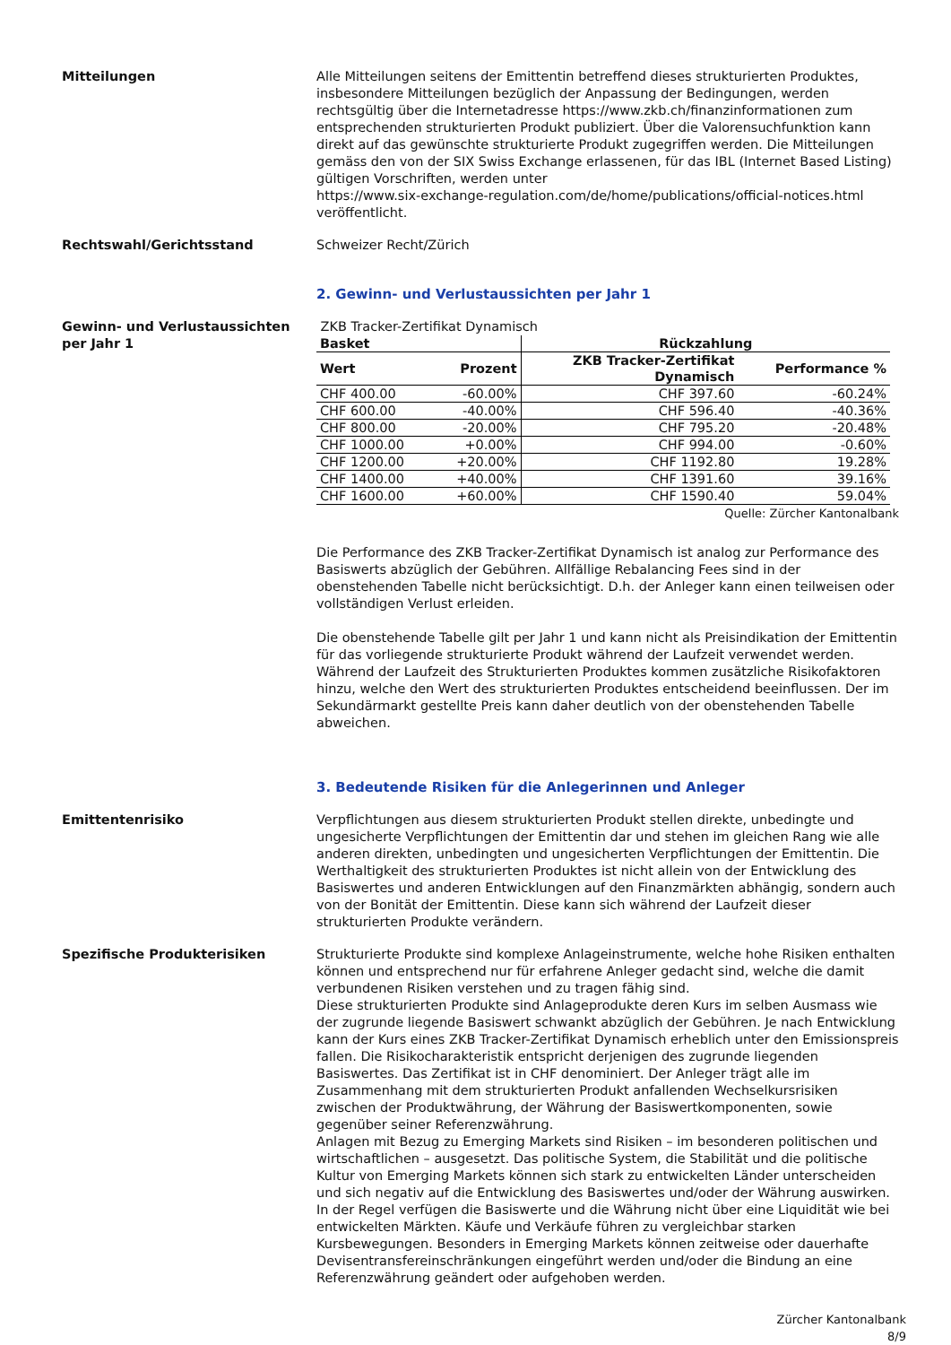Mitteilungen Alle Mitteilungen seitens der Emittentin betreffend dieses strukturierten Produktes, insbesondere Mitteilungen bezüglich der Anpassung der Bedingungen, werden rechtsgültig über die Internetadresse https://www.zkb.ch/finanzinformationen zum entsprechenden strukturierten Produkt publiziert. Über die Valorensuchfunktion kann direkt auf das gewünschte strukturierte Produkt zugegriffen werden. Die Mitteilungen gemäss den von der SIX Swiss Exchange erlassenen, für das IBL (Internet Based Listing) gültigen Vorschriften, werden unter
https://www.six-exchange-regulation.com/de/home/publications/official-notices.html veröffentlicht.
Rechtswahl/Gerichtsstand Schweizer Recht/Zürich
2. Gewinn- und Verlustaussichten per Jahr 1
Gewinn- und Verlustaussichten per Jahr 1
ZKB Tracker-Zertifikat Dynamisch
| Basket | | Rückzahlung | |
| --- | --- | --- | --- |
| Wert | Prozent | ZKB Tracker-Zertifikat Dynamisch | Performance % |
| CHF 400.00 | -60.00% | CHF 397.60 | -60.24% |
| CHF 600.00 | -40.00% | CHF 596.40 | -40.36% |
| CHF 800.00 | -20.00% | CHF 795.20 | -20.48% |
| CHF 1000.00 | +0.00% | CHF 994.00 | -0.60% |
| CHF 1200.00 | +20.00% | CHF 1192.80 | 19.28% |
| CHF 1400.00 | +40.00% | CHF 1391.60 | 39.16% |
| CHF 1600.00 | +60.00% | CHF 1590.40 | 59.04% |
Quelle: Zürcher Kantonalbank
Die Performance des ZKB Tracker-Zertifikat Dynamisch ist analog zur Performance des Basiswerts abzüglich der Gebühren. Allfällige Rebalancing Fees sind in der obenstehenden Tabelle nicht berücksichtigt. D.h. der Anleger kann einen teilweisen oder vollständigen Verlust erleiden.
Die obenstehende Tabelle gilt per Jahr 1 und kann nicht als Preisindikation der Emittentin für das vorliegende strukturierte Produkt während der Laufzeit verwendet werden. Während der Laufzeit des Strukturierten Produktes kommen zusätzliche Risikofaktoren hinzu, welche den Wert des strukturierten Produktes entscheidend beeinflussen. Der im Sekundärmarkt gestellte Preis kann daher deutlich von der obenstehenden Tabelle abweichen.
3. Bedeutende Risiken für die Anlegerinnen und Anleger
Emittentenrisiko Verpflichtungen aus diesem strukturierten Produkt stellen direkte, unbedingte und ungesicherte Verpflichtungen der Emittentin dar und stehen im gleichen Rang wie alle anderen direkten, unbedingten und ungesicherten Verpflichtungen der Emittentin. Die Werthaltigkeit des strukturierten Produktes ist nicht allein von der Entwicklung des Basiswertes und anderen Entwicklungen auf den Finanzmärkten abhängig, sondern auch von der Bonität der Emittentin. Diese kann sich während der Laufzeit dieser strukturierten Produkte verändern.
Spezifische Produkterisiken Strukturierte Produkte sind komplexe Anlageinstrumente, welche hohe Risiken enthalten können und entsprechend nur für erfahrene Anleger gedacht sind, welche die damit verbundenen Risiken verstehen und zu tragen fähig sind.
Diese strukturierten Produkte sind Anlageprodukte deren Kurs im selben Ausmass wie der zugrunde liegende Basiswert schwankt abzüglich der Gebühren. Je nach Entwicklung kann der Kurs eines ZKB Tracker-Zertifikat Dynamisch erheblich unter den Emissionspreis fallen. Die Risikocharakteristik entspricht derjenigen des zugrunde liegenden Basiswertes. Das Zertifikat ist in CHF denominiert. Der Anleger trägt alle im Zusammenhang mit dem strukturierten Produkt anfallenden Wechselkursrisiken zwischen der Produktwährung, der Währung der Basiswertkomponenten, sowie gegenüber seiner Referenzwährung.
Anlagen mit Bezug zu Emerging Markets sind Risiken – im besonderen politischen und wirtschaftlichen – ausgesetzt. Das politische System, die Stabilität und die politische Kultur von Emerging Markets können sich stark zu entwickelten Länder unterscheiden und sich negativ auf die Entwicklung des Basiswertes und/oder der Währung auswirken. In der Regel verfügen die Basiswerte und die Währung nicht über eine Liquidität wie bei entwickelten Märkten. Käufe und Verkäufe führen zu vergleichbar starken Kursbewegungen. Besonders in Emerging Markets können zeitweise oder dauerhafte Devisentransfereinschränkungen eingeführt werden und/oder die Bindung an eine Referenzwährung geändert oder aufgehoben werden.
Zürcher Kantonalbank
8/9